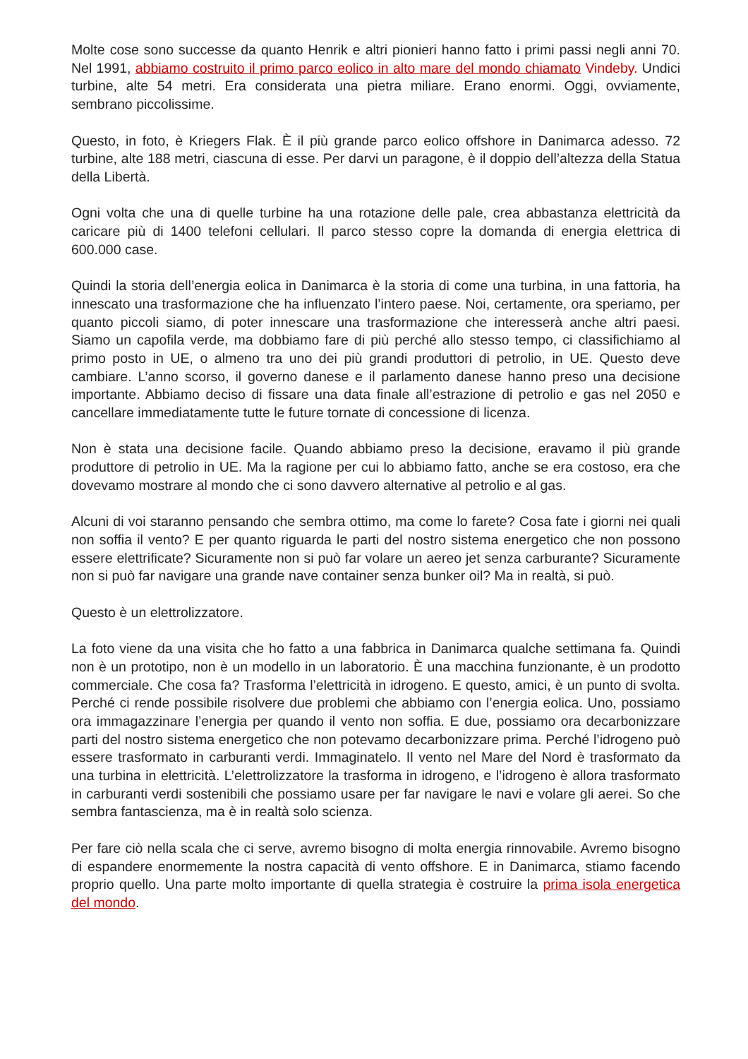Molte cose sono successe da quanto Henrik e altri pionieri hanno fatto i primi passi negli anni 70. Nel 1991, abbiamo costruito il primo parco eolico in alto mare del mondo chiamato Vindeby. Undici turbine, alte 54 metri. Era considerata una pietra miliare. Erano enormi. Oggi, ovviamente, sembrano piccolissime.
Questo, in foto, è Kriegers Flak. È il più grande parco eolico offshore in Danimarca adesso. 72 turbine, alte 188 metri, ciascuna di esse. Per darvi un paragone, è il doppio dell’altezza della Statua della Libertà.
Ogni volta che una di quelle turbine ha una rotazione delle pale, crea abbastanza elettricità da caricare più di 1400 telefoni cellulari. Il parco stesso copre la domanda di energia elettrica di 600.000 case.
Quindi la storia dell’energia eolica in Danimarca è la storia di come una turbina, in una fattoria, ha innescato una trasformazione che ha influenzato l’intero paese. Noi, certamente, ora speriamo, per quanto piccoli siamo, di poter innescare una trasformazione che interesserà anche altri paesi. Siamo un capofila verde, ma dobbiamo fare di più perché allo stesso tempo, ci classifichiamo al primo posto in UE, o almeno tra uno dei più grandi produttori di petrolio, in UE. Questo deve cambiare. L’anno scorso, il governo danese e il parlamento danese hanno preso una decisione importante. Abbiamo deciso di fissare una data finale all’estrazione di petrolio e gas nel 2050 e cancellare immediatamente tutte le future tornate di concessione di licenza.
Non è stata una decisione facile. Quando abbiamo preso la decisione, eravamo il più grande produttore di petrolio in UE. Ma la ragione per cui lo abbiamo fatto, anche se era costoso, era che dovevamo mostrare al mondo che ci sono davvero alternative al petrolio e al gas.
Alcuni di voi staranno pensando che sembra ottimo, ma come lo farete? Cosa fate i giorni nei quali non soffia il vento? E per quanto riguarda le parti del nostro sistema energetico che non possono essere elettrificate? Sicuramente non si può far volare un aereo jet senza carburante? Sicuramente non si può far navigare una grande nave container senza bunker oil? Ma in realtà, si può.
Questo è un elettrolizzatore.
La foto viene da una visita che ho fatto a una fabbrica in Danimarca qualche settimana fa. Quindi non è un prototipo, non è un modello in un laboratorio. È una macchina funzionante, è un prodotto commerciale. Che cosa fa? Trasforma l’elettricità in idrogeno. E questo, amici, è un punto di svolta. Perché ci rende possibile risolvere due problemi che abbiamo con l’energia eolica. Uno, possiamo ora immagazzinare l’energia per quando il vento non soffia. E due, possiamo ora decarbonizzare parti del nostro sistema energetico che non potevamo decarbonizzare prima. Perché l’idrogeno può essere trasformato in carburanti verdi. Immaginatelo. Il vento nel Mare del Nord è trasformato da una turbina in elettricità. L’elettrolizzatore la trasforma in idrogeno, e l’idrogeno è allora trasformato in carburanti verdi sostenibili che possiamo usare per far navigare le navi e volare gli aerei. So che sembra fantascienza, ma è in realtà solo scienza.
Per fare ciò nella scala che ci serve, avremo bisogno di molta energia rinnovabile. Avremo bisogno di espandere enormemente la nostra capacità di vento offshore. E in Danimarca, stiamo facendo proprio quello. Una parte molto importante di quella strategia è costruire la prima isola energetica del mondo.